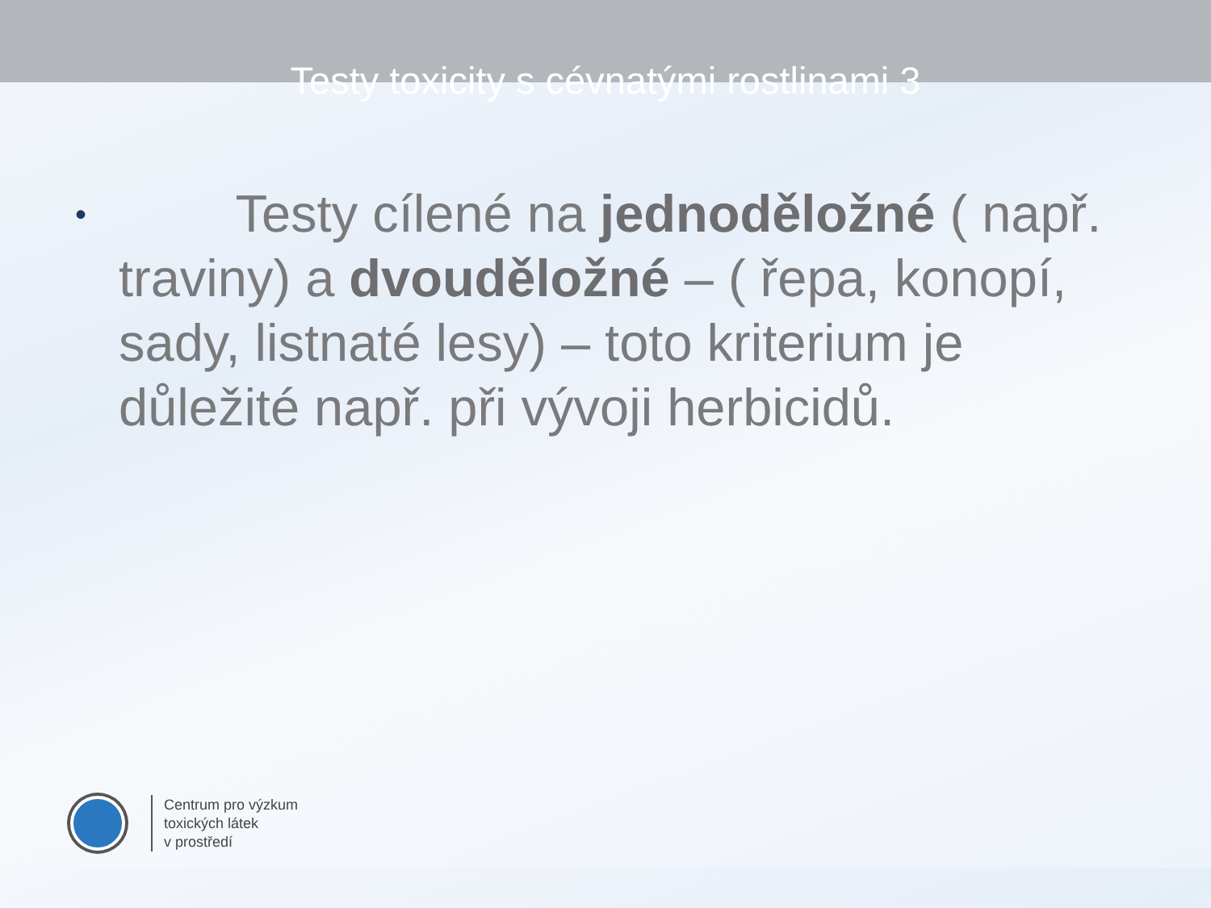Testy toxicity s cévnatými rostlinami 3
• Testy cílené na jednoděložné ( např. traviny) a dvouděložné – ( řepa, konopí, sady, listnaté lesy) – toto kriterium je důležité např. při vývoji herbicidů.
Centrum pro výzkum
toxických látek
v prostředí